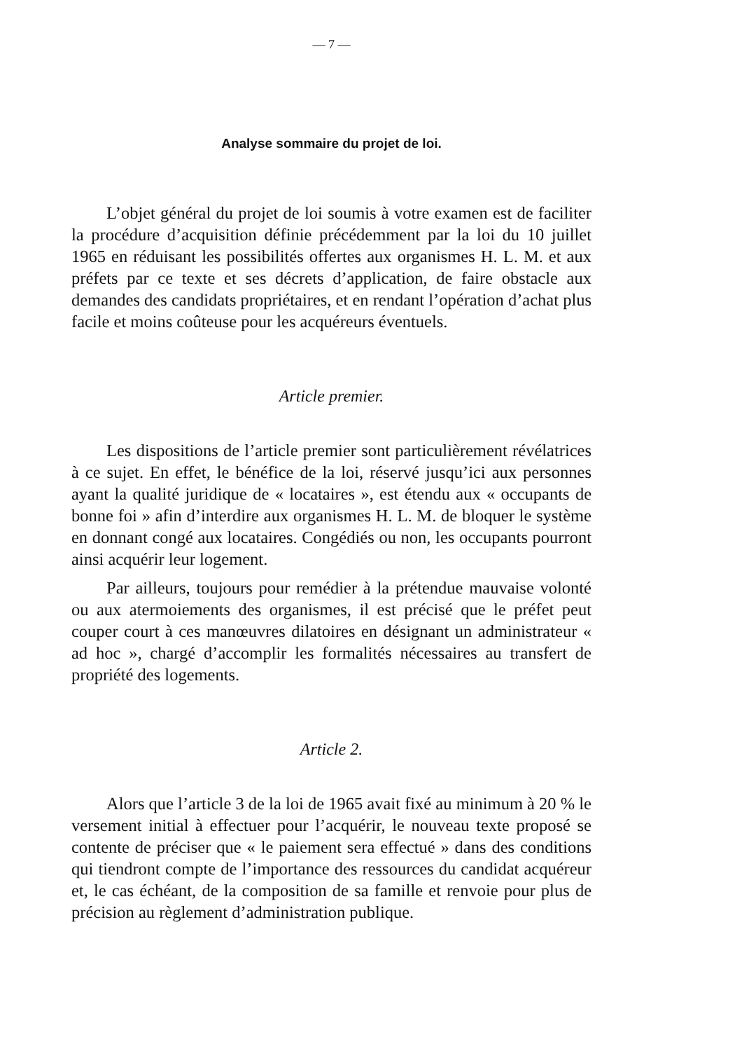— 7 —
Analyse sommaire du projet de loi.
L’objet général du projet de loi soumis à votre examen est de faciliter la procédure d’acquisition définie précédemment par la loi du 10 juillet 1965 en réduisant les possibilités offertes aux organismes H. L. M. et aux préfets par ce texte et ses décrets d’application, de faire obstacle aux demandes des candidats propriétaires, et en rendant l’opération d’achat plus facile et moins coûteuse pour les acquéreurs éventuels.
Article premier.
Les dispositions de l’article premier sont particulièrement révélatrices à ce sujet. En effet, le bénéfice de la loi, réservé jusqu’ici aux personnes ayant la qualité juridique de « locataires », est étendu aux « occupants de bonne foi » afin d’interdire aux organismes H. L. M. de bloquer le système en donnant congé aux locataires. Congédiés ou non, les occupants pourront ainsi acquérir leur logement.
Par ailleurs, toujours pour remédier à la prétendue mauvaise volonté ou aux atermoiements des organismes, il est précisé que le préfet peut couper court à ces manœuvres dilatoires en désignant un administrateur « ad hoc », chargé d’accomplir les formalités nécessaires au transfert de propriété des logements.
Article 2.
Alors que l’article 3 de la loi de 1965 avait fixé au minimum à 20 % le versement initial à effectuer pour l’acquérir, le nouveau texte proposé se contente de préciser que « le paiement sera effectué » dans des conditions qui tiendront compte de l’importance des ressources du candidat acquéreur et, le cas échéant, de la composition de sa famille et renvoie pour plus de précision au règlement d’administration publique.